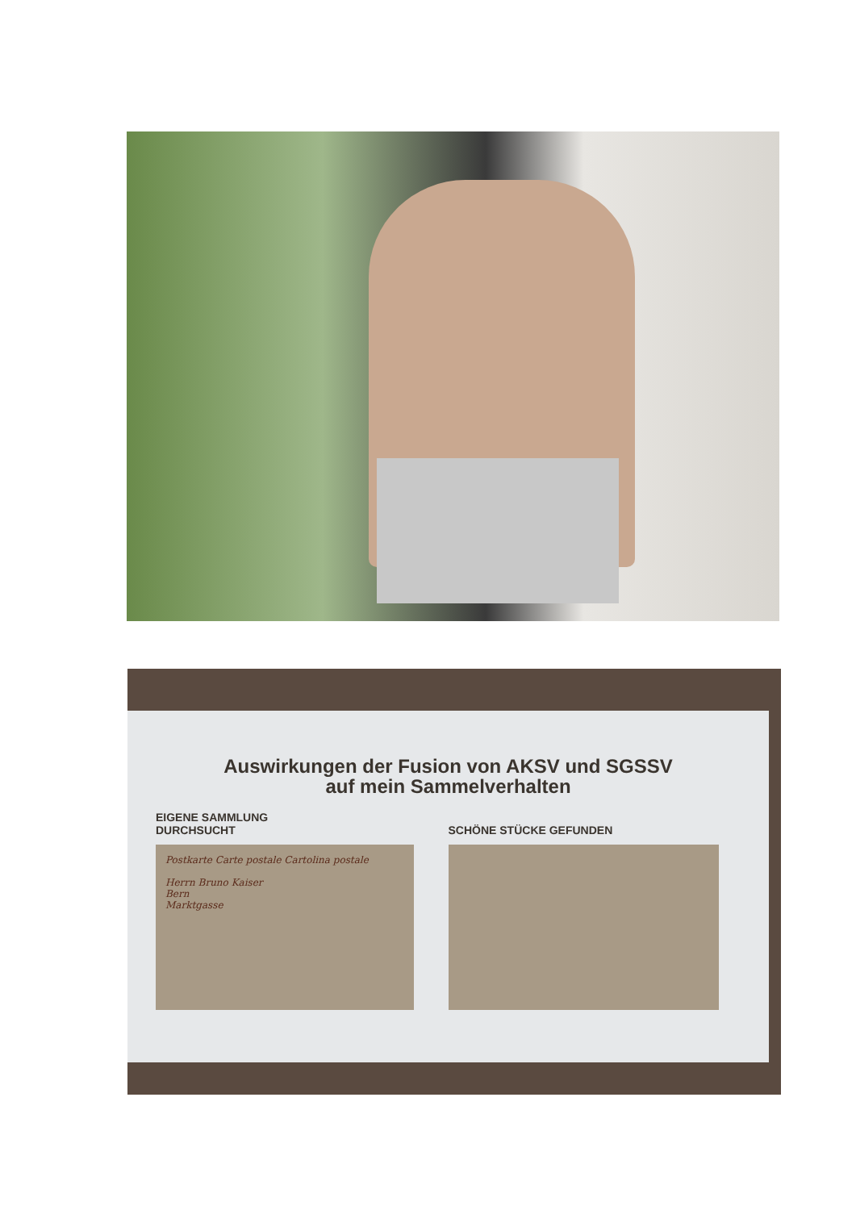Auswirkungen der Fusion von AKSV und SGSSV
auf mein Sammelverhalten
EIGENE SAMMLUNG
DURCHSUCHT
Postkarte Carte postale Cartolina postale
Herrn Bruno Kaiser
Bern
Marktgasse
SCHÖNE STÜCKE GEFUNDEN